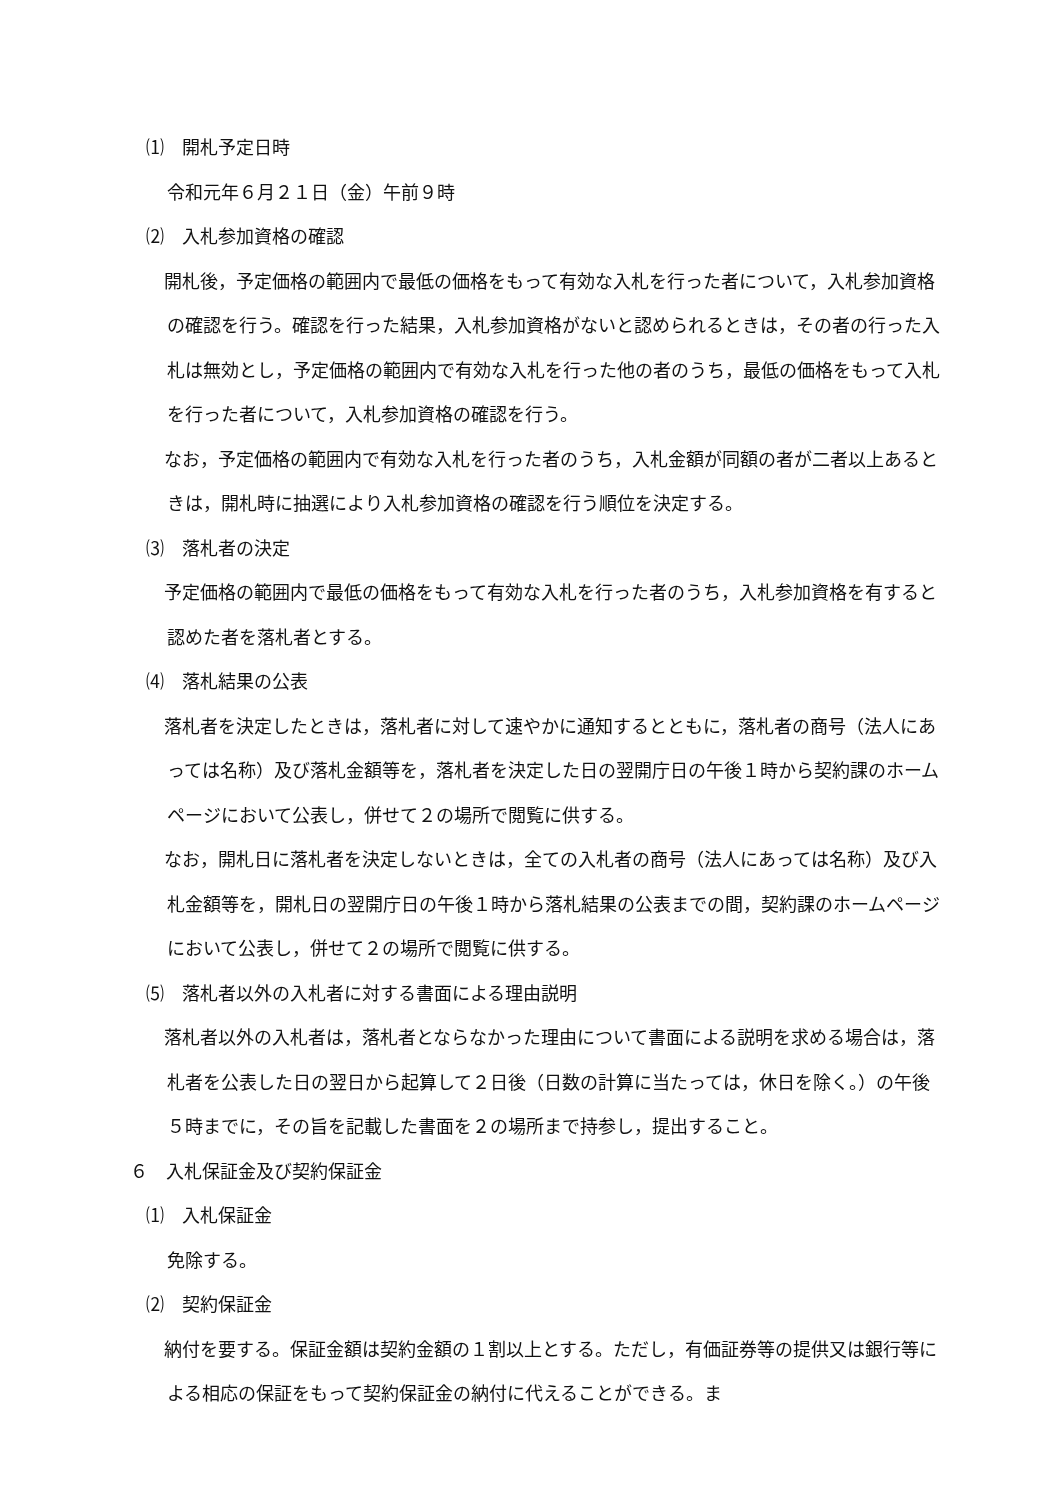⑴　開札予定日時
令和元年６月２１日（金）午前９時
⑵　入札参加資格の確認
　開札後，予定価格の範囲内で最低の価格をもって有効な入札を行った者について，入札参加資格の確認を行う。確認を行った結果，入札参加資格がないと認められるときは，その者の行った入札は無効とし，予定価格の範囲内で有効な入札を行った他の者のうち，最低の価格をもって入札を行った者について，入札参加資格の確認を行う。
　なお，予定価格の範囲内で有効な入札を行った者のうち，入札金額が同額の者が二者以上あるときは，開札時に抽選により入札参加資格の確認を行う順位を決定する。
⑶　落札者の決定
　予定価格の範囲内で最低の価格をもって有効な入札を行った者のうち，入札参加資格を有すると認めた者を落札者とする。
⑷　落札結果の公表
　落札者を決定したときは，落札者に対して速やかに通知するとともに，落札者の商号（法人にあっては名称）及び落札金額等を，落札者を決定した日の翌開庁日の午後１時から契約課のホームページにおいて公表し，併せて２の場所で閲覧に供する。
　なお，開札日に落札者を決定しないときは，全ての入札者の商号（法人にあっては名称）及び入札金額等を，開札日の翌開庁日の午後１時から落札結果の公表までの間，契約課のホームページにおいて公表し，併せて２の場所で閲覧に供する。
⑸　落札者以外の入札者に対する書面による理由説明
　落札者以外の入札者は，落札者とならなかった理由について書面による説明を求める場合は，落札者を公表した日の翌日から起算して２日後（日数の計算に当たっては，休日を除く。）の午後５時までに，その旨を記載した書面を２の場所まで持参し，提出すること。
６　入札保証金及び契約保証金
⑴　入札保証金
免除する。
⑵　契約保証金
　納付を要する。保証金額は契約金額の１割以上とする。ただし，有価証券等の提供又は銀行等による相応の保証をもって契約保証金の納付に代えることができる。ま